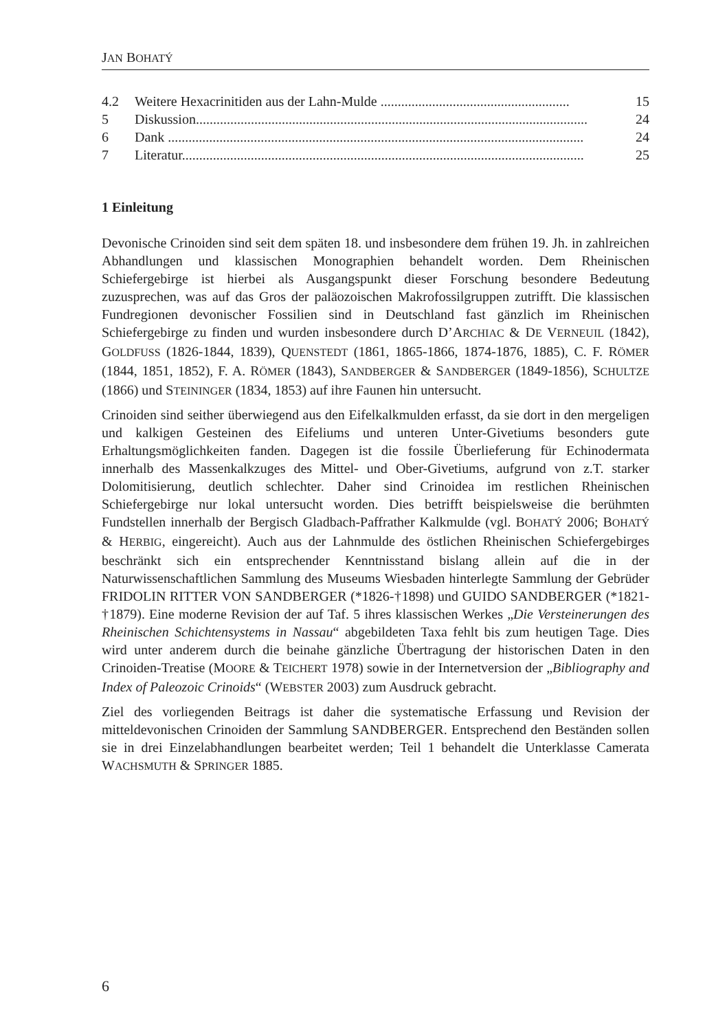JAN BOHATÝ
4.2 Weitere Hexacrinitiden aus der Lahn-Mulde ....................................................... 15
5 Diskussion.................................................................................................................. 24
6 Dank ......................................................................................................................... 24
7 Literatur..................................................................................................................... 25
1 Einleitung
Devonische Crinoiden sind seit dem späten 18. und insbesondere dem frühen 19. Jh. in zahlreichen Abhandlungen und klassischen Monographien behandelt worden. Dem Rheinischen Schiefergebirge ist hierbei als Ausgangspunkt dieser Forschung besondere Bedeutung zuzusprechen, was auf das Gros der paläozoischen Makrofossilgruppen zutrifft. Die klassischen Fundregionen devonischer Fossilien sind in Deutschland fast gänzlich im Rheinischen Schiefergebirge zu finden und wurden insbesondere durch D’ARCHIAC & DE VERNEUIL (1842), GOLDFUSS (1826-1844, 1839), QUENSTEDT (1861, 1865-1866, 1874-1876, 1885), C. F. RÖMER (1844, 1851, 1852), F. A. RÖMER (1843), SANDBERGER & SANDBERGER (1849-1856), SCHULTZE (1866) und STEININGER (1834, 1853) auf ihre Faunen hin untersucht.
Crinoiden sind seither überwiegend aus den Eifelkalkmulden erfasst, da sie dort in den mergeligen und kalkigen Gesteinen des Eifeliums und unteren Unter-Givetiums besonders gute Erhaltungsmöglichkeiten fanden. Dagegen ist die fossile Überlieferung für Echinodermata innerhalb des Massenkalkzuges des Mittel- und Ober-Givetiums, aufgrund von z.T. starker Dolomitisierung, deutlich schlechter. Daher sind Crinoidea im restlichen Rheinischen Schiefergebirge nur lokal untersucht worden. Dies betrifft beispielsweise die berühmten Fundstellen innerhalb der Bergisch Gladbach-Paffrather Kalkmulde (vgl. BOHATÝ 2006; BOHATÝ & HERBIG, eingereicht). Auch aus der Lahnmulde des östlichen Rheinischen Schiefergebirges beschränkt sich ein entsprechender Kenntnisstand bislang allein auf die in der Naturwissenschaftlichen Sammlung des Museums Wiesbaden hinterlegte Sammlung der Gebrüder FRIDOLIN RITTER VON SANDBERGER (*1826-†1898) und GUIDO SANDBERGER (*1821-†1879). Eine moderne Revision der auf Taf. 5 ihres klassischen Werkes „Die Versteinerungen des Rheinischen Schichtensystems in Nassau“ abgebildeten Taxa fehlt bis zum heutigen Tage. Dies wird unter anderem durch die beinahe gänzliche Übertragung der historischen Daten in den Crinoiden-Treatise (MOORE & TEICHERT 1978) sowie in der Internetversion der „Bibliography and Index of Paleozoic Crinoids“ (WEBSTER 2003) zum Ausdruck gebracht.
Ziel des vorliegenden Beitrags ist daher die systematische Erfassung und Revision der mitteldevonischen Crinoiden der Sammlung SANDBERGER. Entsprechend den Beständen sollen sie in drei Einzelabhandlungen bearbeitet werden; Teil 1 behandelt die Unterklasse Camerata WACHSMUTH & SPRINGER 1885.
6